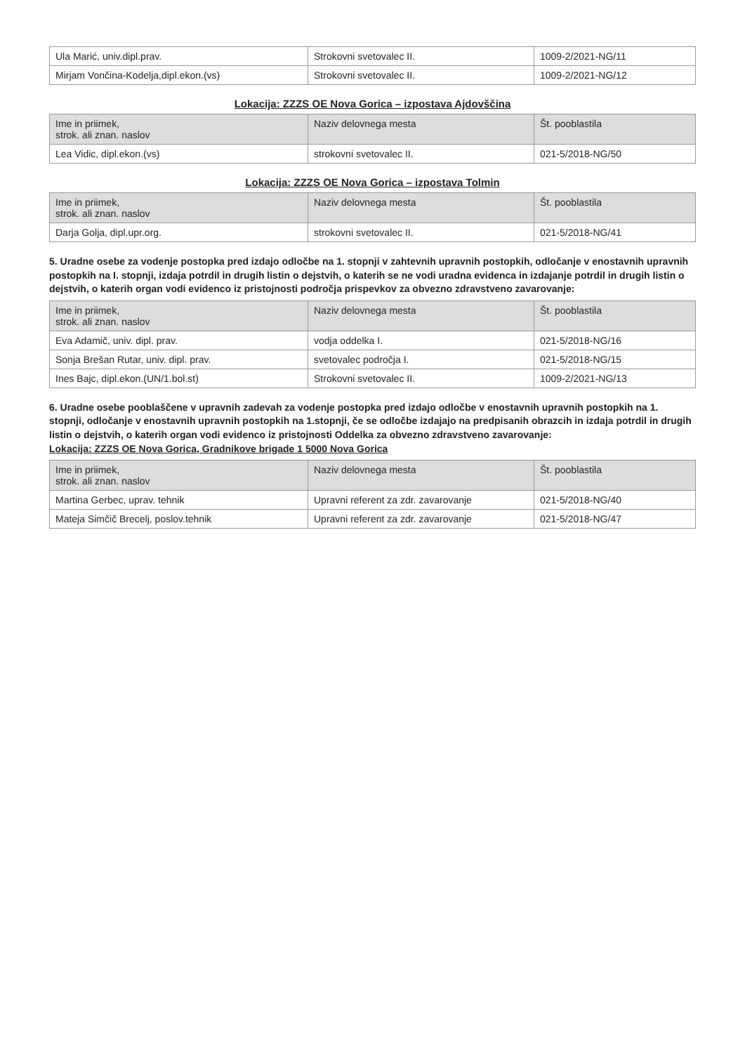| Ula Marić, univ.dipl.prav. | Strokovni svetovalec II. | 1009-2/2021-NG/11 |
| Mirjam Vončina-Kodelja,dipl.ekon.(vs) | Strokovni svetovalec II. | 1009-2/2021-NG/12 |
Lokacija: ZZZS OE Nova Gorica – izpostava Ajdovščina
| Ime in priimek, strok. ali znan. naslov | Naziv delovnega mesta | Št. pooblastila |
| --- | --- | --- |
| Lea Vidic, dipl.ekon.(vs) | strokovni svetovalec II. | 021-5/2018-NG/50 |
Lokacija: ZZZS OE Nova Gorica – izpostava Tolmin
| Ime in priimek, strok. ali znan. naslov | Naziv delovnega mesta | Št. pooblastila |
| --- | --- | --- |
| Darja Golja, dipl.upr.org. | strokovni svetovalec II. | 021-5/2018-NG/41 |
5. Uradne osebe za vodenje postopka pred izdajo odločbe na 1. stopnji v zahtevnih upravnih postopkih, odločanje v enostavnih upravnih postopkih na I. stopnji, izdaja potrdil in drugih listin o dejstvih, o katerih se ne vodi uradna evidenca in izdajanje potrdil in drugih listin o dejstvih, o katerih organ vodi evidenco iz pristojnosti področja prispevkov za obvezno zdravstveno zavarovanje:
| Ime in priimek, strok. ali znan. naslov | Naziv delovnega mesta | Št. pooblastila |
| --- | --- | --- |
| Eva Adamič, univ. dipl. prav. | vodja oddelka I. | 021-5/2018-NG/16 |
| Sonja Brešan Rutar, univ. dipl. prav. | svetovalec področja I. | 021-5/2018-NG/15 |
| Ines Bajc, dipl.ekon.(UN/1.bol.st) | Strokovni svetovalec II. | 1009-2/2021-NG/13 |
6. Uradne osebe pooblaščene v upravnih zadevah za vodenje postopka pred izdajo odločbe v enostavnih upravnih postopkih na 1. stopnji, odločanje v enostavnih upravnih postopkih na 1.stopnji, če se odločbe izdajajo na predpisanih obrazcih in izdaja potrdil in drugih listin o dejstvih, o katerih organ vodi evidenco iz pristojnosti Oddelka za obvezno zdravstveno zavarovanje:
Lokacija: ZZZS OE Nova Gorica, Gradnikove brigade 1 5000 Nova Gorica
| Ime in priimek, strok. ali znan. naslov | Naziv delovnega mesta | Št. pooblastila |
| --- | --- | --- |
| Martina Gerbec, uprav. tehnik | Upravni referent za zdr. zavarovanje | 021-5/2018-NG/40 |
| Mateja Simčič Brecelj, poslov.tehnik | Upravni referent za zdr. zavarovanje | 021-5/2018-NG/47 |